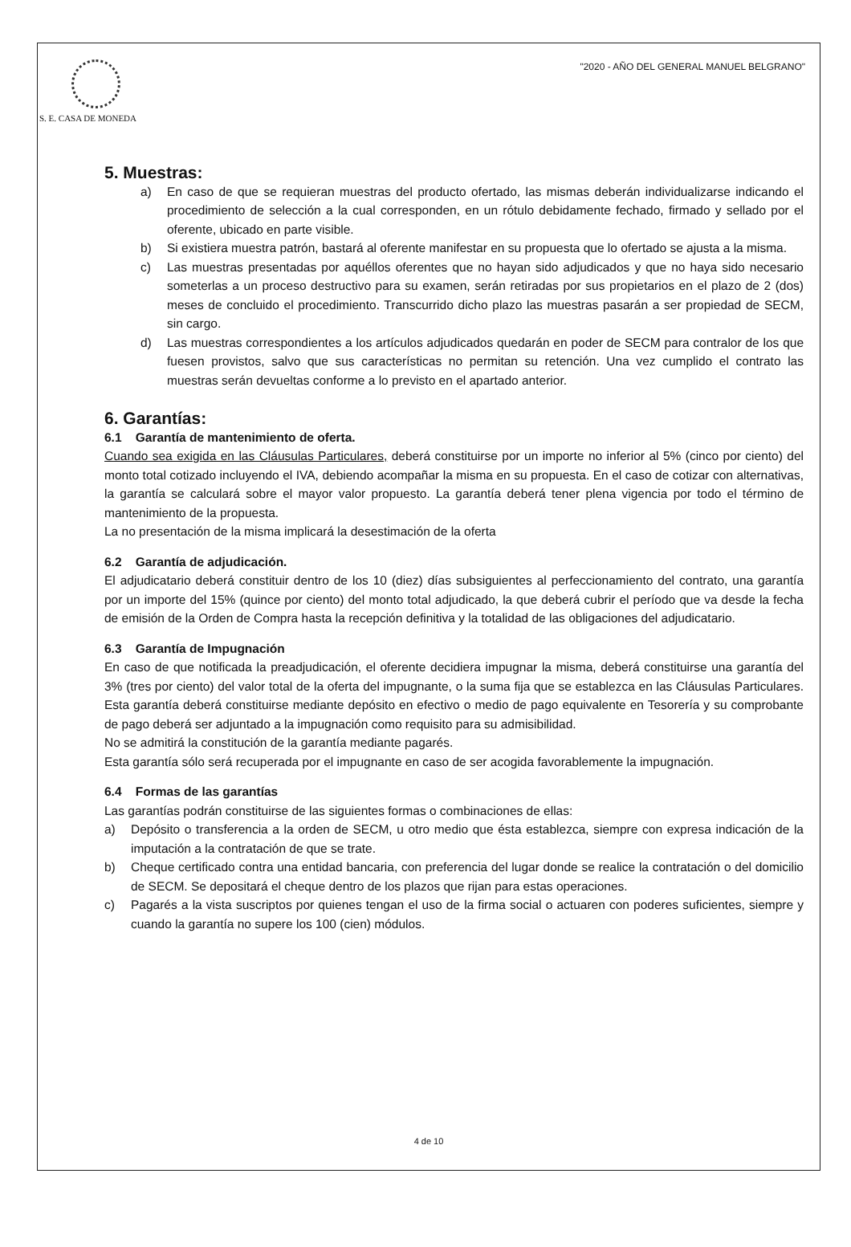S. E. CASA DE MONEDA
"2020 - AÑO DEL GENERAL MANUEL BELGRANO"
5. Muestras:
a) En caso de que se requieran muestras del producto ofertado, las mismas deberán individualizarse indicando el procedimiento de selección a la cual corresponden, en un rótulo debidamente fechado, firmado y sellado por el oferente, ubicado en parte visible.
b) Si existiera muestra patrón, bastará al oferente manifestar en su propuesta que lo ofertado se ajusta a la misma.
c) Las muestras presentadas por aquéllos oferentes que no hayan sido adjudicados y que no haya sido necesario someterlas a un proceso destructivo para su examen, serán retiradas por sus propietarios en el plazo de 2 (dos) meses de concluido el procedimiento. Transcurrido dicho plazo las muestras pasarán a ser propiedad de SECM, sin cargo.
d) Las muestras correspondientes a los artículos adjudicados quedarán en poder de SECM para contralor de los que fuesen provistos, salvo que sus características no permitan su retención. Una vez cumplido el contrato las muestras serán devueltas conforme a lo previsto en el apartado anterior.
6. Garantías:
6.1 Garantía de mantenimiento de oferta.
Cuando sea exigida en las Cláusulas Particulares, deberá constituirse por un importe no inferior al 5% (cinco por ciento) del monto total cotizado incluyendo el IVA, debiendo acompañar la misma en su propuesta. En el caso de cotizar con alternativas, la garantía se calculará sobre el mayor valor propuesto. La garantía deberá tener plena vigencia por todo el término de mantenimiento de la propuesta.
La no presentación de la misma implicará la desestimación de la oferta
6.2 Garantía de adjudicación.
El adjudicatario deberá constituir dentro de los 10 (diez) días subsiguientes al perfeccionamiento del contrato, una garantía por un importe del 15% (quince por ciento) del monto total adjudicado, la que deberá cubrir el período que va desde la fecha de emisión de la Orden de Compra hasta la recepción definitiva y la totalidad de las obligaciones del adjudicatario.
6.3 Garantía de Impugnación
En caso de que notificada la preadjudicación, el oferente decidiera impugnar la misma, deberá constituirse una garantía del 3% (tres por ciento) del valor total de la oferta del impugnante, o la suma fija que se establezca en las Cláusulas Particulares. Esta garantía deberá constituirse mediante depósito en efectivo o medio de pago equivalente en Tesorería y su comprobante de pago deberá ser adjuntado a la impugnación como requisito para su admisibilidad.
No se admitirá la constitución de la garantía mediante pagarés.
Esta garantía sólo será recuperada por el impugnante en caso de ser acogida favorablemente la impugnación.
6.4 Formas de las garantías
Las garantías podrán constituirse de las siguientes formas o combinaciones de ellas:
a) Depósito o transferencia a la orden de SECM, u otro medio que ésta establezca, siempre con expresa indicación de la imputación a la contratación de que se trate.
b) Cheque certificado contra una entidad bancaria, con preferencia del lugar donde se realice la contratación o del domicilio de SECM. Se depositará el cheque dentro de los plazos que rijan para estas operaciones.
c) Pagarés a la vista suscriptos por quienes tengan el uso de la firma social o actuaren con poderes suficientes, siempre y cuando la garantía no supere los 100 (cien) módulos.
4 de 10